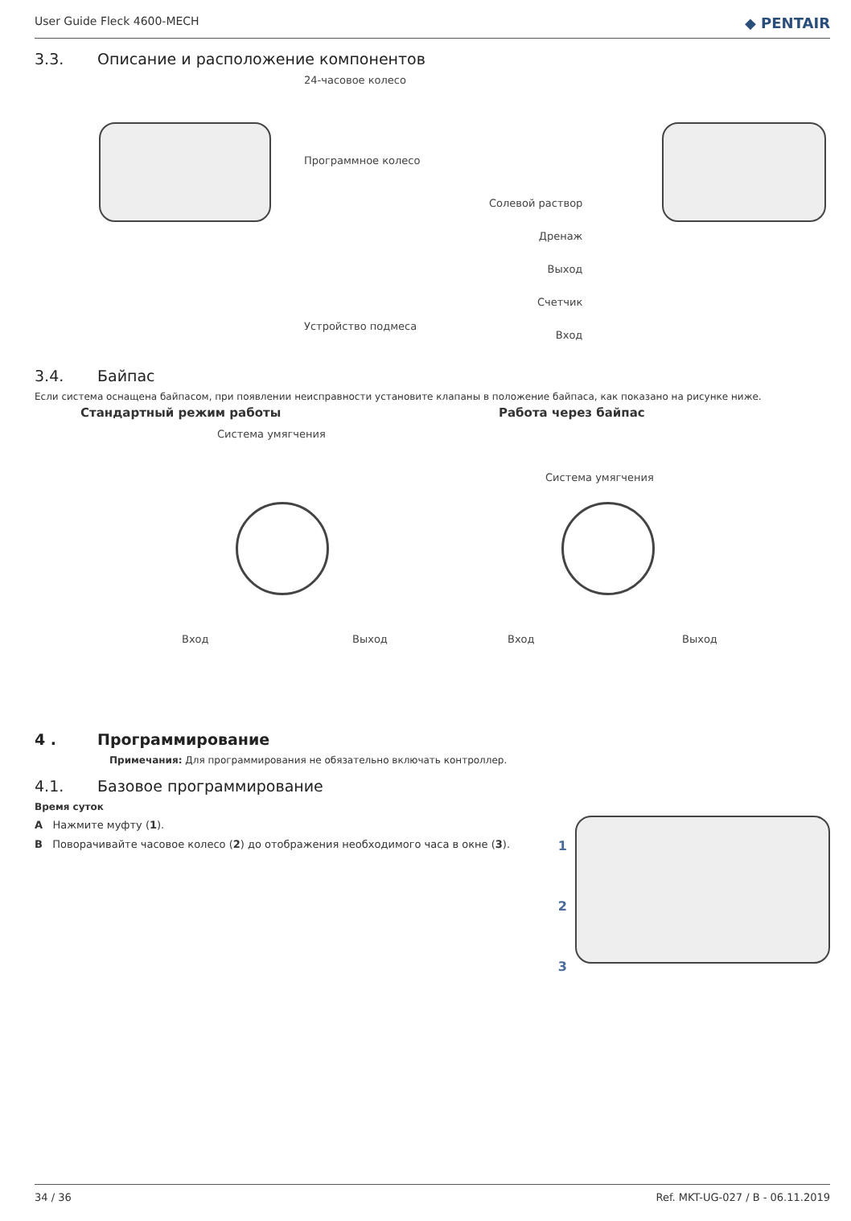User Guide Fleck 4600-MECH ◆ PENTAIR
3.3. Описание и расположение компонентов
24-часовое колесо
Программное колесо
Устройство подмеса
Солевой раствор
Дренаж
Выход
Счетчик
Вход
3.4. Байпас
Если система оснащена байпасом, при появлении неисправности установите клапаны в положение байпаса, как показано на рисунке ниже.
Стандартный режим работы Работа через байпас
Система умягчения
Система умягчения
Вход Выход Вход Выход
4 . Программирование
Примечания: Для программирования не обязательно включать контроллер.
4.1. Базовое программирование
Время суток
A Нажмите муфту (1).
B Поворачивайте часовое колесо (2) до отображения необходимого часа в окне (3).
1
2
3
34 / 36 Ref. MKT-UG-027 / B - 06.11.2019